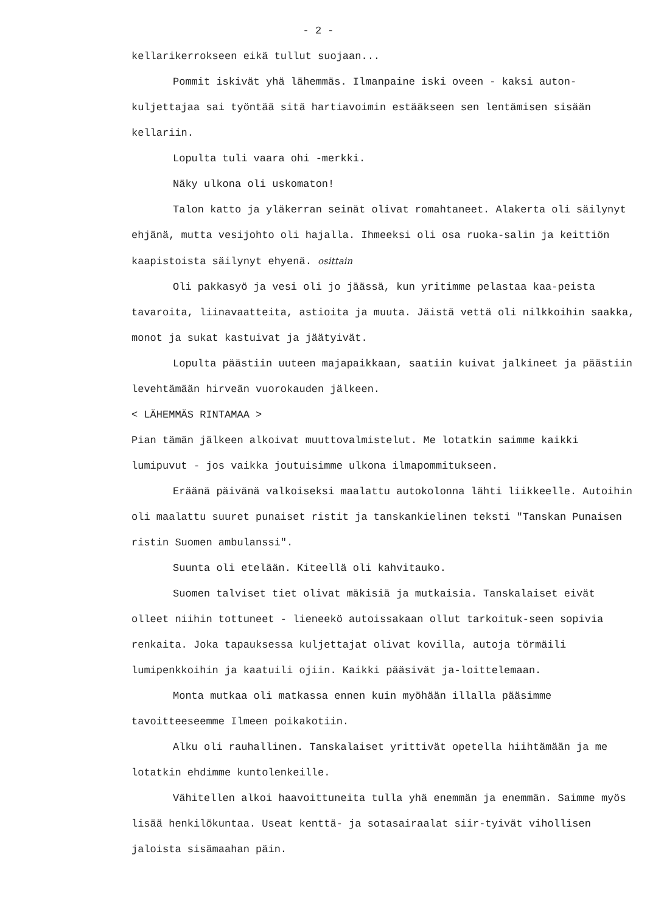- 2 -
kellarikerrokseen eikä tullut suojaan...
Pommit iskivät yhä lähemmäs. Ilmanpaine iski oveen - kaksi auton-kuljettajaa sai työntää sitä hartiavoimin estääkseen sen lentämisen sisään kellariin.
Lopulta tuli vaara ohi -merkki.
Näky ulkona oli uskomaton!
Talon katto ja yläkerran seinät olivat romahtaneet. Alakerta oli säilynyt ehjänä, mutta vesijohto oli hajalla. Ihmeeksi oli osa ruoka-salin ja keittiön kaapistoista säilynyt ehyenä. osittain
Oli pakkasyö ja vesi oli jo jäässä, kun yritimme pelastaa kaa-peista tavaroita, liinavaatteita, astioita ja muuta. Jäistä vettä oli nilkkoihin saakka, monot ja sukat kastuivat ja jäätyivät.
Lopulta päästiin uuteen majapaikkaan, saatiin kuivat jalkineet ja päästiin levehtämään hirveän vuorokauden jälkeen.
< LÄHEMMÄS RINTAMAA >
Pian tämän jälkeen alkoivat muuttovalmistelut. Me lotatkin saimme kaikki lumipuvut - jos vaikka joutuisimme ulkona ilmapommitukseen.
Eräänä päivänä valkoiseksi maalattu autokolonna lähti liikkeelle. Autoihin oli maalattu suuret punaiset ristit ja tanskankielinen teksti "Tanskan Punaisen ristin Suomen ambulanssi".
Suunta oli etelään. Kiteellä oli kahvitauko.
Suomen talviset tiet olivat mäkisiä ja mutkaisia. Tanskalaiset eivät olleet niihin tottuneet - lieneekö autoissakaan ollut tarkoituk-seen sopivia renkaita. Joka tapauksessa kuljettajat olivat kovilla, autoja törmäili lumipenkkoihin ja kaatuili ojiin. Kaikki pääsivät ja-loittelemaan.
Monta mutkaa oli matkassa ennen kuin myöhään illalla pääsimme tavoitteeseemme Ilmeen poikakotiin.
Alku oli rauhallinen. Tanskalaiset yrittivät opetella hiihtämään ja me lotatkin ehdimme kuntolenkeille.
Vähitellen alkoi haavoittuneita tulla yhä enemmän ja enemmän. Saimme myös lisää henkilökuntaa. Useat kenttä- ja sotasairaalat siir-tyivät vihollisen jaloista sisämaahan päin.